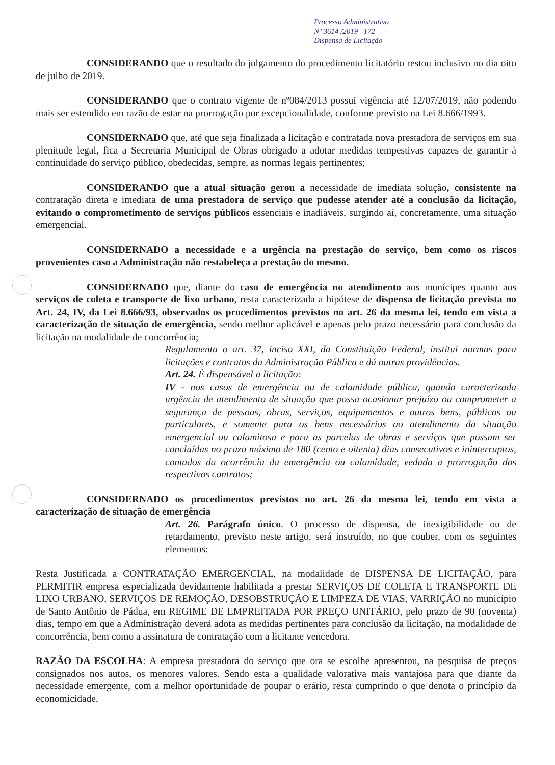Processo Administrativo
Nº 3614 /2019 172
Dispensa de Licitação
CONSIDERANDO que o resultado do julgamento do procedimento licitatório restou inclusivo no dia oito de julho de 2019.
CONSIDERANDO que o contrato vigente de nº084/2013 possui vigência até 12/07/2019, não podendo mais ser estendido em razão de estar na prorrogação por excepcionalidade, conforme previsto na Lei 8.666/1993.
CONSIDERNADO que, até que seja finalizada a licitação e contratada nova prestadora de serviços em sua plenitude legal, fica a Secretaria Municipal de Obras obrigado a adotar medidas tempestivas capazes de garantir à continuidade do serviço público, obedecidas, sempre, as normas legais pertinentes;
CONSIDERANDO que a atual situação gerou a necessidade de imediata solução, consistente na contratação direta e imediata de uma prestadora de serviço que pudesse atender até a conclusão da licitação, evitando o comprometimento de serviços públicos essenciais e inadiáveis, surgindo aí, concretamente, uma situação emergencial.
CONSIDERNADO a necessidade e a urgência na prestação do serviço, bem como os riscos provenientes caso a Administração não restabeleça a prestação do mesmo.
CONSIDERNADO que, diante do caso de emergência no atendimento aos munícipes quanto aos serviços de coleta e transporte de lixo urbano, resta caracterizada a hipótese de dispensa de licitação prevista no Art. 24, IV, da Lei 8.666/93, observados os procedimentos previstos no art. 26 da mesma lei, tendo em vista a caracterização de situação de emergência, sendo melhor aplicável e apenas pelo prazo necessário para conclusão da licitação na modalidade de concorrência;
Regulamenta o art. 37, inciso XXI, da Constituição Federal, institui normas para licitações e contratos da Administração Pública e dá outras providências.
Art. 24. É dispensável a licitação:
IV - nos casos de emergência ou de calamidade pública, quando caracterizada urgência de atendimento de situação que possa ocasionar prejuízo ou comprometer a segurança de pessoas, obras, serviços, equipamentos e outros bens, públicos ou particulares, e somente para os bens necessários ao atendimento da situação emergencial ou calamitosa e para as parcelas de obras e serviços que possam ser concluídas no prazo máximo de 180 (cento e oitenta) dias consecutivos e ininterruptos, contados da ocorrência da emergência ou calamidade, vedada a prorrogação dos respectivos contratos;
CONSIDERNADO os procedimentos previstos no art. 26 da mesma lei, tendo em vista a caracterização de situação de emergência
Art. 26. Parágrafo único. O processo de dispensa, de inexigibilidade ou de retardamento, previsto neste artigo, será instruído, no que couber, com os seguintes elementos:
Resta Justificada a CONTRATAÇÃO EMERGENCIAL, na modalidade de DISPENSA DE LICITAÇÃO, para PERMITIR empresa especializada devidamente habilitada a prestar SERVIÇOS DE COLETA E TRANSPORTE DE LIXO URBANO, SERVIÇOS DE REMOÇÃO, DESOBSTRUÇÃO E LIMPEZA DE VIAS, VARRIÇÃO no município de Santo Antônio de Pádua, em REGIME DE EMPREITADA POR PREÇO UNITÁRIO, pelo prazo de 90 (noventa) dias, tempo em que a Administração deverá adota as medidas pertinentes para conclusão da licitação, na modalidade de concorrência, bem como a assinatura de contratação com a licitante vencedora.
RAZÃO DA ESCOLHA: A empresa prestadora do serviço que ora se escolhe apresentou, na pesquisa de preços consignados nos autos, os menores valores. Sendo esta a qualidade valorativa mais vantajosa para que diante da necessidade emergente, com a melhor oportunidade de poupar o erário, resta cumprindo o que denota o princípio da economicidade.